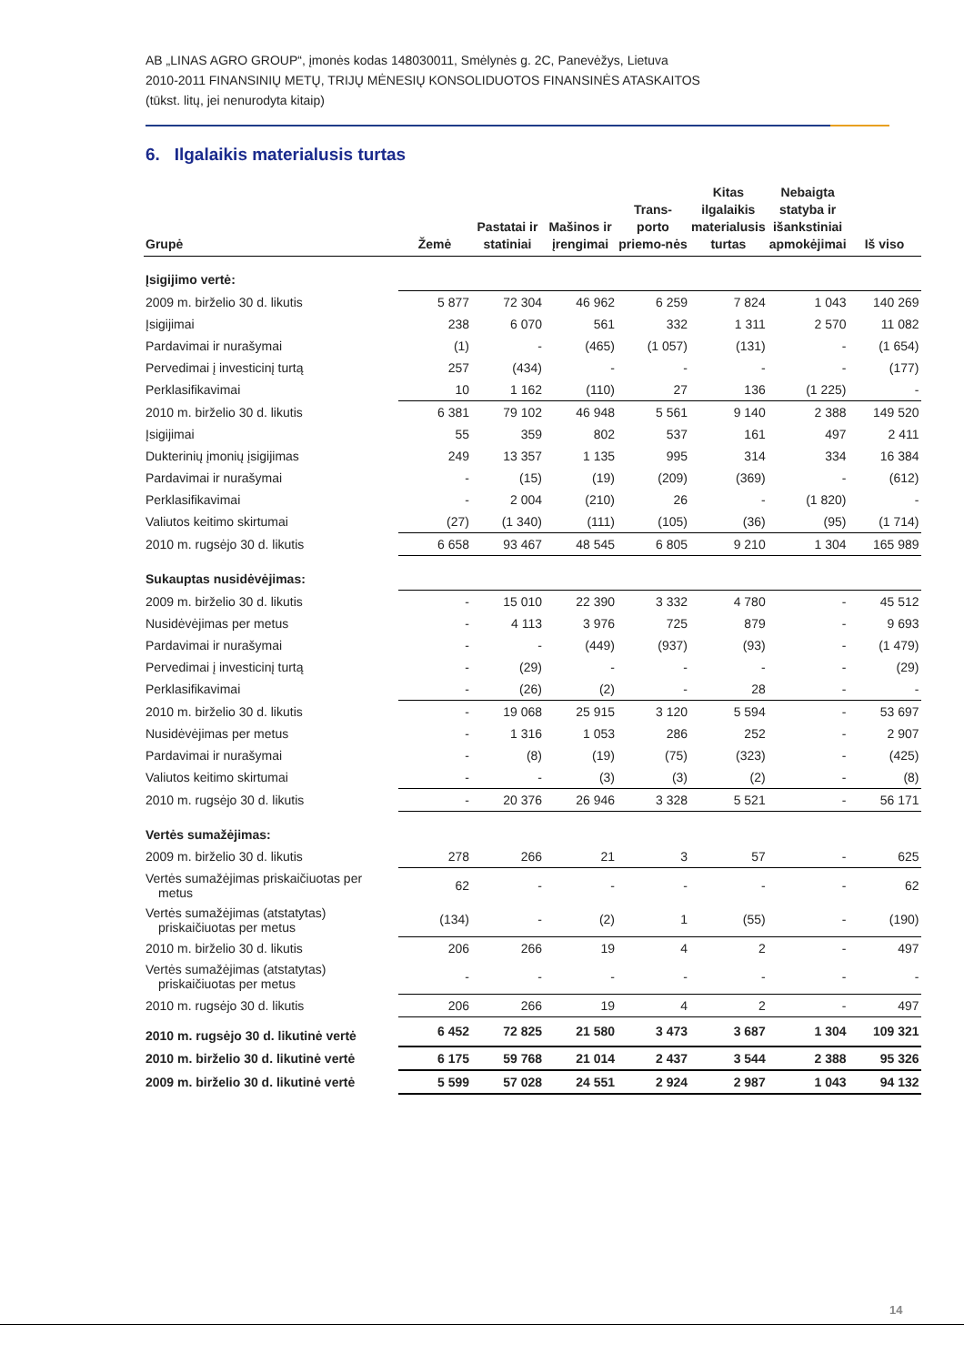AB „LINAS AGRO GROUP“, įmonės kodas 148030011, Smėlynės g. 2C, Panevėžys, Lietuva
2010-2011 FINANSINIŲ METŲ, TRIJŲ MĖNESIŲ KONSOLIDUOTOS FINANSINĖS ATASKAITOS
(tūkst. litų, jei nenurodyta kitaip)
6. Ilgalaikis materialusis turtas
| Grupė | Žemė | Pastatai ir statiniai | Mašinos ir įrengimai | Trans-porto priemo-nės | Kitas ilgalaikis materialusis turtas | Nebaigta statyba ir išankstiniai apmokėjimai | Iš viso |
| --- | --- | --- | --- | --- | --- | --- | --- |
| Įsigijimo vertė: | | | | | | | |
| 2009 m. birželio 30 d. likutis | 5 877 | 72 304 | 46 962 | 6 259 | 7 824 | 1 043 | 140 269 |
| Įsigijimai | 238 | 6 070 | 561 | 332 | 1 311 | 2 570 | 11 082 |
| Pardavimai ir nurašymai | (1) | - | (465) | (1 057) | (131) | - | (1 654) |
| Pervedimai į investicinį turtą | 257 | (434) | - | - | - | - | (177) |
| Perklasifikavimai | 10 | 1 162 | (110) | 27 | 136 | (1 225) | - |
| 2010 m. birželio 30 d. likutis | 6 381 | 79 102 | 46 948 | 5 561 | 9 140 | 2 388 | 149 520 |
| Įsigijimai | 55 | 359 | 802 | 537 | 161 | 497 | 2 411 |
| Dukterinių įmonių įsigijimas | 249 | 13 357 | 1 135 | 995 | 314 | 334 | 16 384 |
| Pardavimai ir nurašymai | - | (15) | (19) | (209) | (369) | - | (612) |
| Perklasifikavimai | - | 2 004 | (210) | 26 | - | (1 820) | - |
| Valiutos keitimo skirtumai | (27) | (1 340) | (111) | (105) | (36) | (95) | (1 714) |
| 2010 m. rugsėjo 30 d. likutis | 6 658 | 93 467 | 48 545 | 6 805 | 9 210 | 1 304 | 165 989 |
| Sukauptas nusidėvėjimas: | | | | | | | |
| 2009 m. birželio 30 d. likutis | - | 15 010 | 22 390 | 3 332 | 4 780 | - | 45 512 |
| Nusidėvėjimas per metus | - | 4 113 | 3 976 | 725 | 879 | - | 9 693 |
| Pardavimai ir nurašymai | - | - | (449) | (937) | (93) | - | (1 479) |
| Pervedimai į investicinį turtą | - | (29) | - | - | - | - | (29) |
| Perklasifikavimai | - | (26) | (2) | - | 28 | - | - |
| 2010 m. birželio 30 d. likutis | - | 19 068 | 25 915 | 3 120 | 5 594 | - | 53 697 |
| Nusidėvėjimas per metus | - | 1 316 | 1 053 | 286 | 252 | - | 2 907 |
| Pardavimai ir nurašymai | - | (8) | (19) | (75) | (323) | - | (425) |
| Valiutos keitimo skirtumai | - | - | (3) | (3) | (2) | - | (8) |
| 2010 m. rugsėjo 30 d. likutis | - | 20 376 | 26 946 | 3 328 | 5 521 | - | 56 171 |
| Vertės sumažėjimas: | | | | | | | |
| 2009 m. birželio 30 d. likutis | 278 | 266 | 21 | 3 | 57 | - | 625 |
| Vertės sumažėjimas priskaičiuotas per metus | 62 | - | - | - | - | - | 62 |
| Vertės sumažėjimas (atstatytas) priskaičiuotas per metus | (134) | - | (2) | 1 | (55) | - | (190) |
| 2010 m. birželio 30 d. likutis | 206 | 266 | 19 | 4 | 2 | - | 497 |
| Vertės sumažėjimas (atstatytas) priskaičiuotas per metus | - | - | - | - | - | - | - |
| 2010 m. rugsėjo 30 d. likutis | 206 | 266 | 19 | 4 | 2 | - | 497 |
| 2010 m. rugsėjo 30 d. likutinė vertė | 6 452 | 72 825 | 21 580 | 3 473 | 3 687 | 1 304 | 109 321 |
| 2010 m. birželio 30 d. likutinė vertė | 6 175 | 59 768 | 21 014 | 2 437 | 3 544 | 2 388 | 95 326 |
| 2009 m. birželio 30 d. likutinė vertė | 5 599 | 57 028 | 24 551 | 2 924 | 2 987 | 1 043 | 94 132 |
14